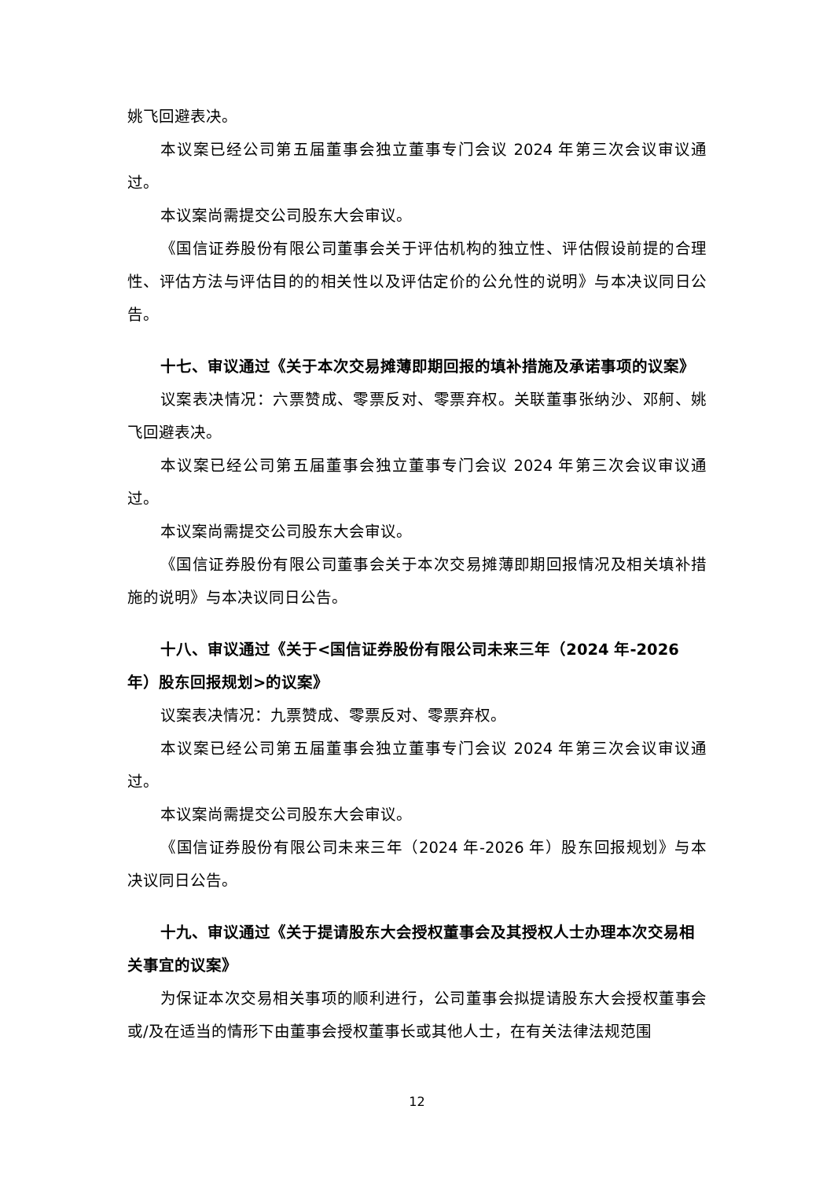姚飞回避表决。
本议案已经公司第五届董事会独立董事专门会议 2024 年第三次会议审议通过。
本议案尚需提交公司股东大会审议。
《国信证券股份有限公司董事会关于评估机构的独立性、评估假设前提的合理性、评估方法与评估目的的相关性以及评估定价的公允性的说明》与本决议同日公告。
十七、审议通过《关于本次交易摊薄即期回报的填补措施及承诺事项的议案》
议案表决情况：六票赞成、零票反对、零票弃权。关联董事张纳沙、邓舸、姚飞回避表决。
本议案已经公司第五届董事会独立董事专门会议 2024 年第三次会议审议通过。
本议案尚需提交公司股东大会审议。
《国信证券股份有限公司董事会关于本次交易摊薄即期回报情况及相关填补措施的说明》与本决议同日公告。
十八、审议通过《关于<国信证券股份有限公司未来三年（2024 年-2026 年）股东回报规划>的议案》
议案表决情况：九票赞成、零票反对、零票弃权。
本议案已经公司第五届董事会独立董事专门会议 2024 年第三次会议审议通过。
本议案尚需提交公司股东大会审议。
《国信证券股份有限公司未来三年（2024 年-2026 年）股东回报规划》与本决议同日公告。
十九、审议通过《关于提请股东大会授权董事会及其授权人士办理本次交易相关事宜的议案》
为保证本次交易相关事项的顺利进行，公司董事会拟提请股东大会授权董事会或/及在适当的情形下由董事会授权董事长或其他人士，在有关法律法规范围
12